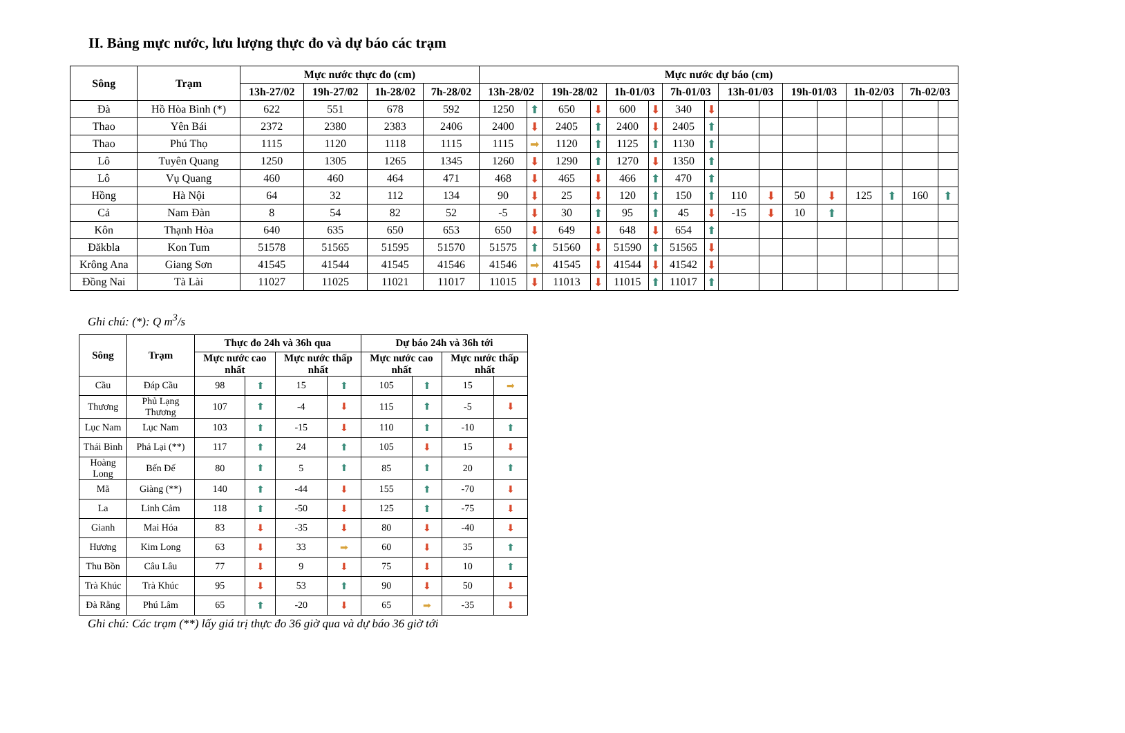II. Bảng mực nước, lưu lượng thực đo và dự báo các trạm
| Sông | Trạm | Mực nước thực đo (cm) | | | | Mực nước dự báo (cm) | | | | | | | | | | | | | | | |
| --- | --- | --- | --- | --- | --- | --- | --- | --- | --- | --- | --- | --- | --- | --- | --- | --- | --- | --- | --- | --- | --- |
| | | 13h-27/02 | 19h-27/02 | 1h-28/02 | 7h-28/02 | 13h-28/02 | | 19h-28/02 | | 1h-01/03 | | 7h-01/03 | | 13h-01/03 | | 19h-01/03 | | 1h-02/03 | | 7h-02/03 | |
| Đà | Hồ Hòa Bình (*) | 622 | 551 | 678 | 592 | 1250 | ⬆ | 650 | ⬇ | 600 | ⬇ | 340 | ⬇ | | | | | | | | |
| Thao | Yên Bái | 2372 | 2380 | 2383 | 2406 | 2400 | ⬇ | 2405 | ⬆ | 2400 | ⬇ | 2405 | ⬆ | | | | | | | | |
| Thao | Phú Thọ | 1115 | 1120 | 1118 | 1115 | 1115 | ➡ | 1120 | ⬆ | 1125 | ⬆ | 1130 | ⬆ | | | | | | | | |
| Lô | Tuyên Quang | 1250 | 1305 | 1265 | 1345 | 1260 | ⬇ | 1290 | ⬆ | 1270 | ⬇ | 1350 | ⬆ | | | | | | | | |
| Lô | Vụ Quang | 460 | 460 | 464 | 471 | 468 | ⬇ | 465 | ⬇ | 466 | ⬆ | 470 | ⬆ | | | | | | | | |
| Hồng | Hà Nội | 64 | 32 | 112 | 134 | 90 | ⬇ | 25 | ⬇ | 120 | ⬆ | 150 | ⬆ | 110 | ⬇ | 50 | ⬇ | 125 | ⬆ | 160 | ⬆ |
| Cả | Nam Đàn | 8 | 54 | 82 | 52 | -5 | ⬇ | 30 | ⬆ | 95 | ⬆ | 45 | ⬇ | -15 | ⬇ | 10 | ⬆ | | | | |
| Kôn | Thạnh Hòa | 640 | 635 | 650 | 653 | 650 | ⬇ | 649 | ⬇ | 648 | ⬇ | 654 | ⬆ | | | | | | | | |
| Đăkbla | Kon Tum | 51578 | 51565 | 51595 | 51570 | 51575 | ⬆ | 51560 | ⬇ | 51590 | ⬆ | 51565 | ⬇ | | | | | | | | |
| Krông Ana | Giang Sơn | 41545 | 41544 | 41545 | 41546 | 41546 | ➡ | 41545 | ⬇ | 41544 | ⬇ | 41542 | ⬇ | | | | | | | | |
| Đồng Nai | Tà Lài | 11027 | 11025 | 11021 | 11017 | 11015 | ⬇ | 11013 | ⬇ | 11015 | ⬆ | 11017 | ⬆ | | | | | | | | |
Ghi chú: (*): Q m<sup>3</sup>/s
| Sông | Trạm | Thực đo 24h và 36h qua | | | | Dự báo 24h và 36h tới | | | |
| --- | --- | --- | --- | --- | --- | --- | --- | --- | --- |
| | | Mực nước cao nhất | | Mực nước thấp nhất | | Mực nước cao nhất | | Mực nước thấp nhất | |
| Cầu | Đáp Cầu | 98 | ⬆ | 15 | ⬆ | 105 | ⬆ | 15 | ➡ |
| Thương | Phủ Lạng Thương | 107 | ⬆ | -4 | ⬇ | 115 | ⬆ | -5 | ⬇ |
| Lục Nam | Lục Nam | 103 | ⬆ | -15 | ⬇ | 110 | ⬆ | -10 | ⬆ |
| Thái Bình | Phả Lại (**) | 117 | ⬆ | 24 | ⬆ | 105 | ⬇ | 15 | ⬇ |
| Hoàng Long | Bến Đế | 80 | ⬆ | 5 | ⬆ | 85 | ⬆ | 20 | ⬆ |
| Mã | Giàng (**) | 140 | ⬆ | -44 | ⬇ | 155 | ⬆ | -70 | ⬇ |
| La | Linh Cảm | 118 | ⬆ | -50 | ⬇ | 125 | ⬆ | -75 | ⬇ |
| Gianh | Mai Hóa | 83 | ⬇ | -35 | ⬇ | 80 | ⬇ | -40 | ⬇ |
| Hương | Kim Long | 63 | ⬇ | 33 | ➡ | 60 | ⬇ | 35 | ⬆ |
| Thu Bồn | Câu Lâu | 77 | ⬇ | 9 | ⬇ | 75 | ⬇ | 10 | ⬆ |
| Trà Khúc | Trà Khúc | 95 | ⬇ | 53 | ⬆ | 90 | ⬇ | 50 | ⬇ |
| Đà Rằng | Phú Lâm | 65 | ⬆ | -20 | ⬇ | 65 | ➡ | -35 | ⬇ |
Ghi chú: Các trạm (**) lấy giá trị thực đo 36 giờ qua và dự báo 36 giờ tới